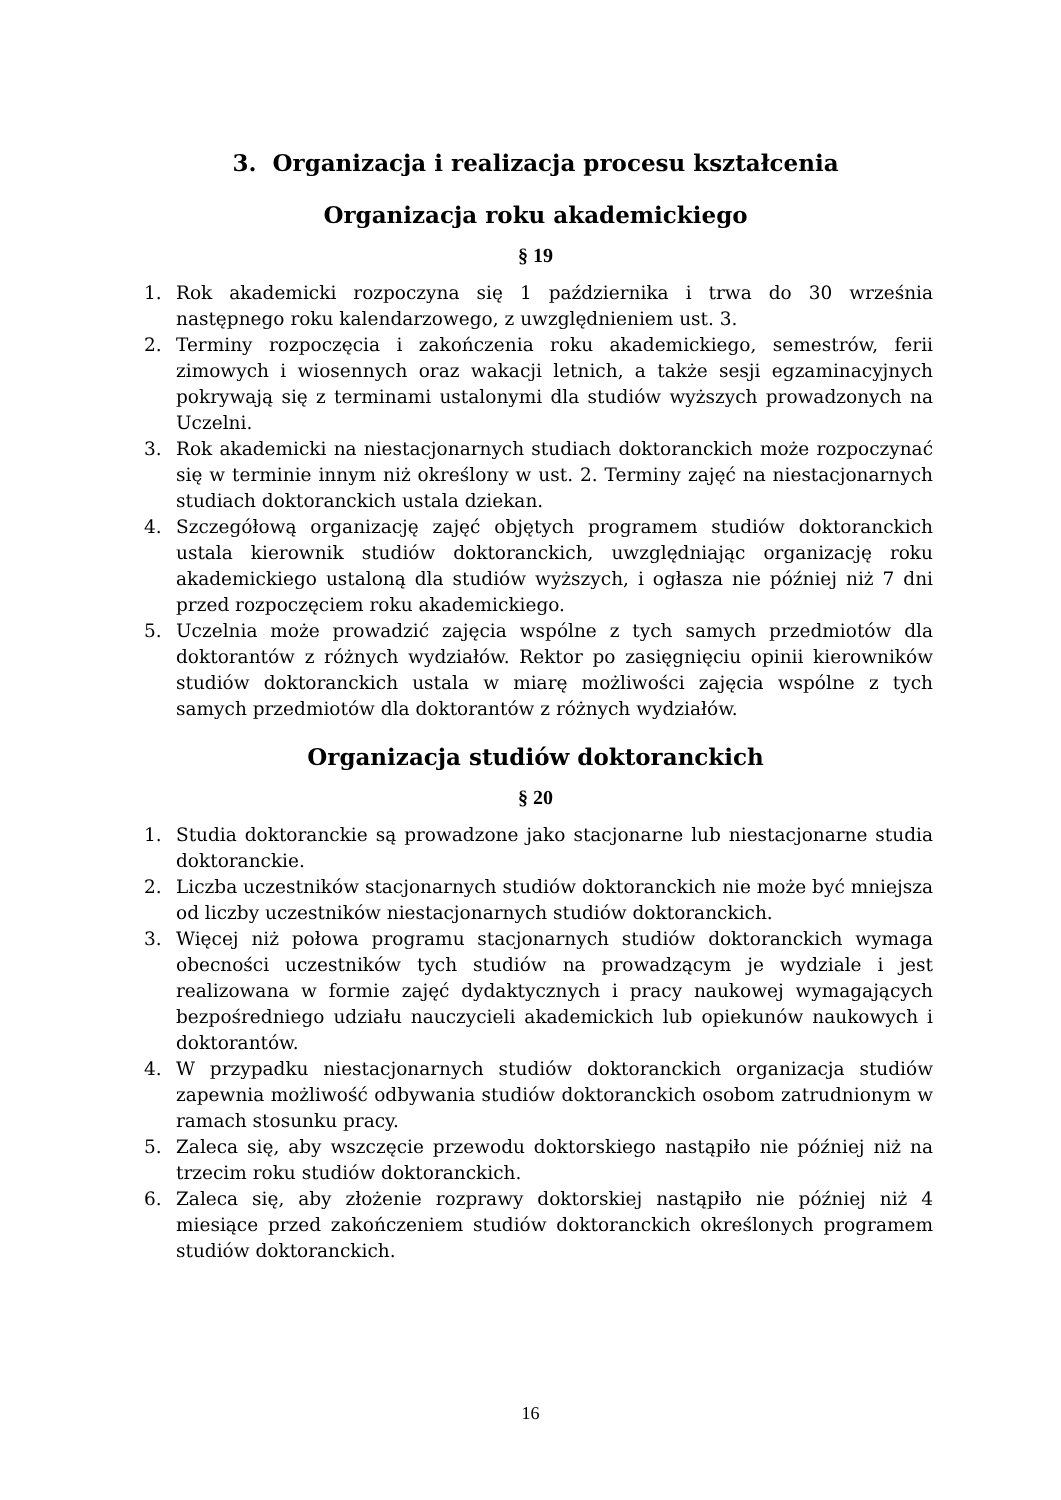3. Organizacja i realizacja procesu kształcenia
Organizacja roku akademickiego
§ 19
1. Rok akademicki rozpoczyna się 1 października i trwa do 30 września następnego roku kalendarzowego, z uwzględnieniem ust. 3.
2. Terminy rozpoczęcia i zakończenia roku akademickiego, semestrów, ferii zimowych i wiosennych oraz wakacji letnich, a także sesji egzaminacyjnych pokrywają się z terminami ustalonymi dla studiów wyższych prowadzonych na Uczelni.
3. Rok akademicki na niestacjonarnych studiach doktoranckich może rozpoczynać się w terminie innym niż określony w ust. 2. Terminy zajęć na niestacjonarnych studiach doktoranckich ustala dziekan.
4. Szczegółową organizację zajęć objętych programem studiów doktoranckich ustala kierownik studiów doktoranckich, uwzględniając organizację roku akademickiego ustaloną dla studiów wyższych, i ogłasza nie później niż 7 dni przed rozpoczęciem roku akademickiego.
5. Uczelnia może prowadzić zajęcia wspólne z tych samych przedmiotów dla doktorantów z różnych wydziałów. Rektor po zasięgnięciu opinii kierowników studiów doktoranckich ustala w miarę możliwości zajęcia wspólne z tych samych przedmiotów dla doktorantów z różnych wydziałów.
Organizacja studiów doktoranckich
§ 20
1. Studia doktoranckie są prowadzone jako stacjonarne lub niestacjonarne studia doktoranckie.
2. Liczba uczestników stacjonarnych studiów doktoranckich nie może być mniejsza od liczby uczestników niestacjonarnych studiów doktoranckich.
3. Więcej niż połowa programu stacjonarnych studiów doktoranckich wymaga obecności uczestników tych studiów na prowadzącym je wydziale i jest realizowana w formie zajęć dydaktycznych i pracy naukowej wymagających bezpośredniego udziału nauczycieli akademickich lub opiekunów naukowych i doktorantów.
4. W przypadku niestacjonarnych studiów doktoranckich organizacja studiów zapewnia możliwość odbywania studiów doktoranckich osobom zatrudnionym w ramach stosunku pracy.
5. Zaleca się, aby wszczęcie przewodu doktorskiego nastąpiło nie później niż na trzecim roku studiów doktoranckich.
6. Zaleca się, aby złożenie rozprawy doktorskiej nastąpiło nie później niż 4 miesiące przed zakończeniem studiów doktoranckich określonych programem studiów doktoranckich.
16